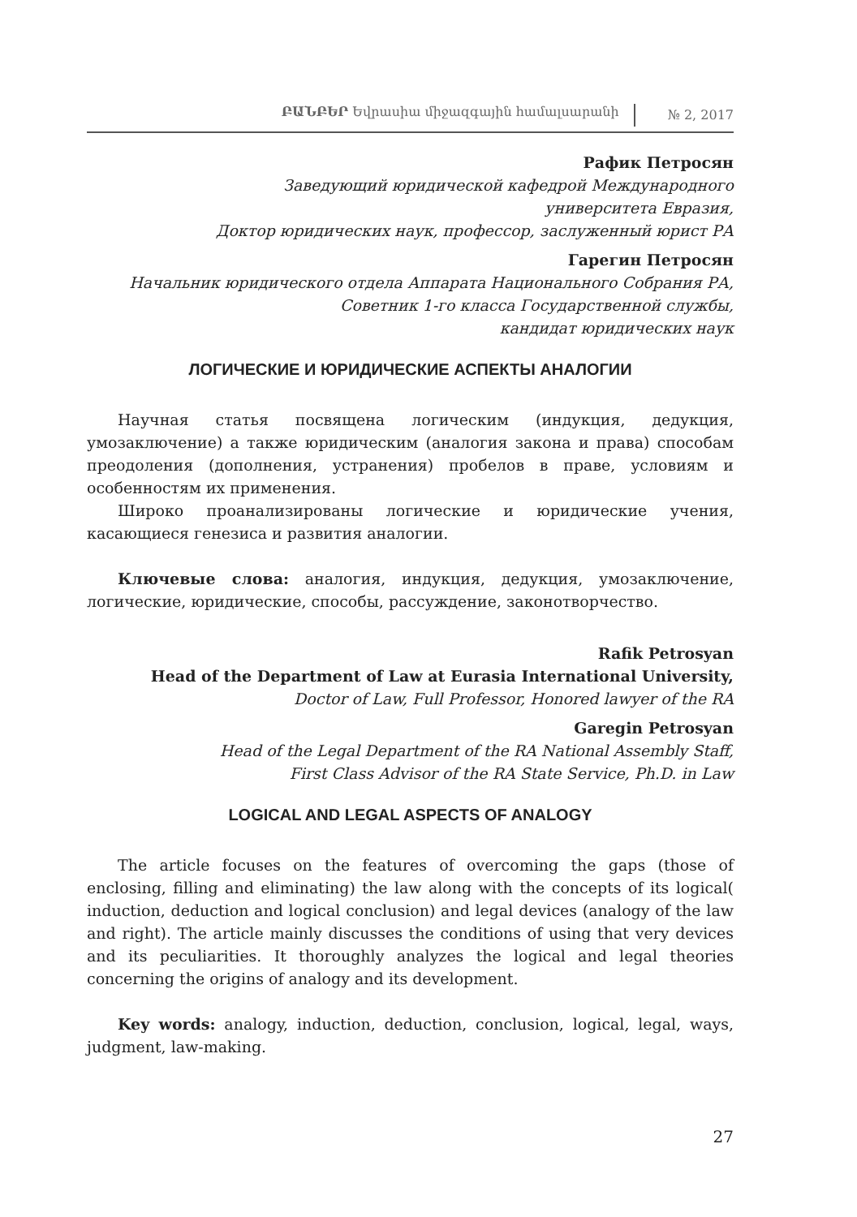ԲԱՆԲԵՐ Եվրասիա միջազգային համալսարանի № 2, 2017
Рафик Петросян
Заведующий юридической кафедрой Международного
университета Евразия,
Доктор юридических наук, профессор, заслуженный юрист РА
Гарегин Петросян
Начальник юридического отдела Аппарата Национального Собрания РА,
Советник 1-го класса Государственной службы,
кандидат юридических наук
ЛОГИЧЕСКИЕ И ЮРИДИЧЕСКИЕ АСПЕКТЫ АНАЛОГИИ
Научная статья посвящена логическим (индукция, дедукция, умозаключение) а также юридическим (аналогия закона и права) способам преодоления (дополнения, устранения) пробелов в праве, условиям и особенностям их применения.
Широко проанализированы логические и юридические учения, касающиеся генезиса и развития аналогии.
Ключевые слова: аналогия, индукция, дедукция, умозаключение, логические, юридические, способы, рассуждение, законотворчество.
Rafik Petrosyan
Head of the Department of Law at Eurasia International University,
Doctor of Law, Full Professor, Honored lawyer of the RA
Garegin Petrosyan
Head of the Legal Department of the RA National Assembly Staff,
First Class Advisor of the RA State Service, Ph.D. in Law
LOGICAL AND LEGAL ASPECTS OF ANALOGY
The article focuses on the features of overcoming the gaps (those of enclosing, filling and eliminating) the law along with the concepts of its logical( induction, deduction and logical conclusion) and legal devices (analogy of the law and right). The article mainly discusses the conditions of using that very devices and its peculiarities. It thoroughly analyzes the logical and legal theories concerning the origins of analogy and its development.
Key words: analogy, induction, deduction, conclusion, logical, legal, ways, judgment, law-making.
27